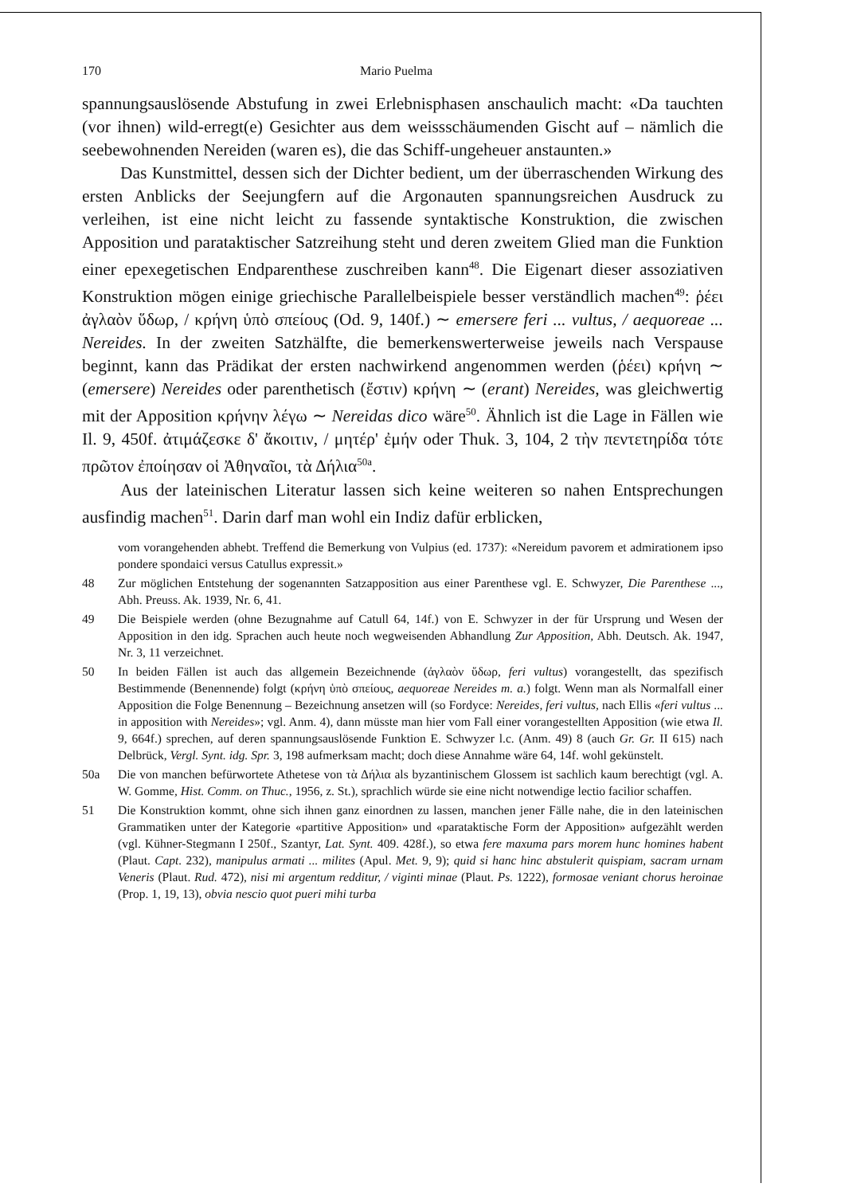170 Mario Puelma
spannungsauslösende Abstufung in zwei Erlebnisphasen anschaulich macht: «Da tauchten (vor ihnen) wild-erregt(e) Gesichter aus dem weissschäumenden Gischt auf – nämlich die seebewohnenden Nereiden (waren es), die das Schiff-ungeheuer anstaunten.»
Das Kunstmittel, dessen sich der Dichter bedient, um der überraschenden Wirkung des ersten Anblicks der Seejungfern auf die Argonauten spannungsreichen Ausdruck zu verleihen, ist eine nicht leicht zu fassende syntaktische Konstruktion, die zwischen Apposition und parataktischer Satzreihung steht und deren zweitem Glied man die Funktion einer epexegetischen Endparenthese zuschreiben kann<sup>48</sup>. Die Eigenart dieser assoziativen Konstruktion mögen einige griechische Parallelbeispiele besser verständlich machen<sup>49</sup>: ῥέει ἀγλαὸν ὕδωρ, / κρήνη ὑπὸ σπείους (Od. 9, 140f.) ∼ emersere feri ... vultus, / aequoreae ... Nereides. In der zweiten Satzhälfte, die bemerkenswerterweise jeweils nach Verspause beginnt, kann das Prädikat der ersten nachwirkend angenommen werden (ῥέει) κρήνη ∼ (emersere) Nereides oder parenthetisch (ἔστιν) κρήνη ∼ (erant) Nereides, was gleichwertig mit der Apposition κρήνην λέγω ∼ Nereidas dico wäre<sup>50</sup>. Ähnlich ist die Lage in Fällen wie Il. 9, 450f. ἀτιμάζεσκε δ' ἄκοιτιν, / μητέρ' ἐμήν oder Thuk. 3, 104, 2 τὴν πεντετηρίδα τότε πρῶτον ἐποίησαν οἱ Ἀθηναῖοι, τὰ Δήλια<sup>50a</sup>.
Aus der lateinischen Literatur lassen sich keine weiteren so nahen Entsprechungen ausfindig machen<sup>51</sup>. Darin darf man wohl ein Indiz dafür erblicken,
vom vorangehenden abhebt. Treffend die Bemerkung von Vulpius (ed. 1737): «Nereidum pavorem et admirationem ipso pondere spondaici versus Catullus expressit.»
48 Zur möglichen Entstehung der sogenannten Satzapposition aus einer Parenthese vgl. E. Schwyzer, Die Parenthese ..., Abh. Preuss. Ak. 1939, Nr. 6, 41.
49 Die Beispiele werden (ohne Bezugnahme auf Catull 64, 14f.) von E. Schwyzer in der für Ursprung und Wesen der Apposition in den idg. Sprachen auch heute noch wegweisenden Abhandlung Zur Apposition, Abh. Deutsch. Ak. 1947, Nr. 3, 11 verzeichnet.
50 In beiden Fällen ist auch das allgemein Bezeichnende (ἀγλαὸν ὕδωρ, feri vultus) vorangestellt, das spezifisch Bestimmende (Benennende) folgt (κρήνη ὑπὸ σπείους, aequoreae Nereides m. a.) folgt. Wenn man als Normalfall einer Apposition die Folge Benennung – Bezeichnung ansetzen will (so Fordyce: Nereides, feri vultus, nach Ellis «feri vultus ... in apposition with Nereides»; vgl. Anm. 4), dann müsste man hier vom Fall einer vorangestellten Apposition (wie etwa Il. 9, 664f.) sprechen, auf deren spannungsauslösende Funktion E. Schwyzer l.c. (Anm. 49) 8 (auch Gr. Gr. II 615) nach Delbrück, Vergl. Synt. idg. Spr. 3, 198 aufmerksam macht; doch diese Annahme wäre 64, 14f. wohl gekünstelt.
50a Die von manchen befürwortete Athetese von τὰ Δήλια als byzantinischem Glossem ist sachlich kaum berechtigt (vgl. A. W. Gomme, Hist. Comm. on Thuc., 1956, z. St.), sprachlich würde sie eine nicht notwendige lectio facilior schaffen.
51 Die Konstruktion kommt, ohne sich ihnen ganz einordnen zu lassen, manchen jener Fälle nahe, die in den lateinischen Grammatiken unter der Kategorie «partitive Apposition» und «parataktische Form der Apposition» aufgezählt werden (vgl. Kühner-Stegmann I 250f., Szantyr, Lat. Synt. 409. 428f.), so etwa fere maxuma pars morem hunc homines habent (Plaut. Capt. 232), manipulus armati ... milites (Apul. Met. 9, 9); quid si hanc hinc abstulerit quispiam, sacram urnam Veneris (Plaut. Rud. 472), nisi mi argentum redditur, / viginti minae (Plaut. Ps. 1222), formosae veniant chorus heroinae (Prop. 1, 19, 13), obvia nescio quot pueri mihi turba